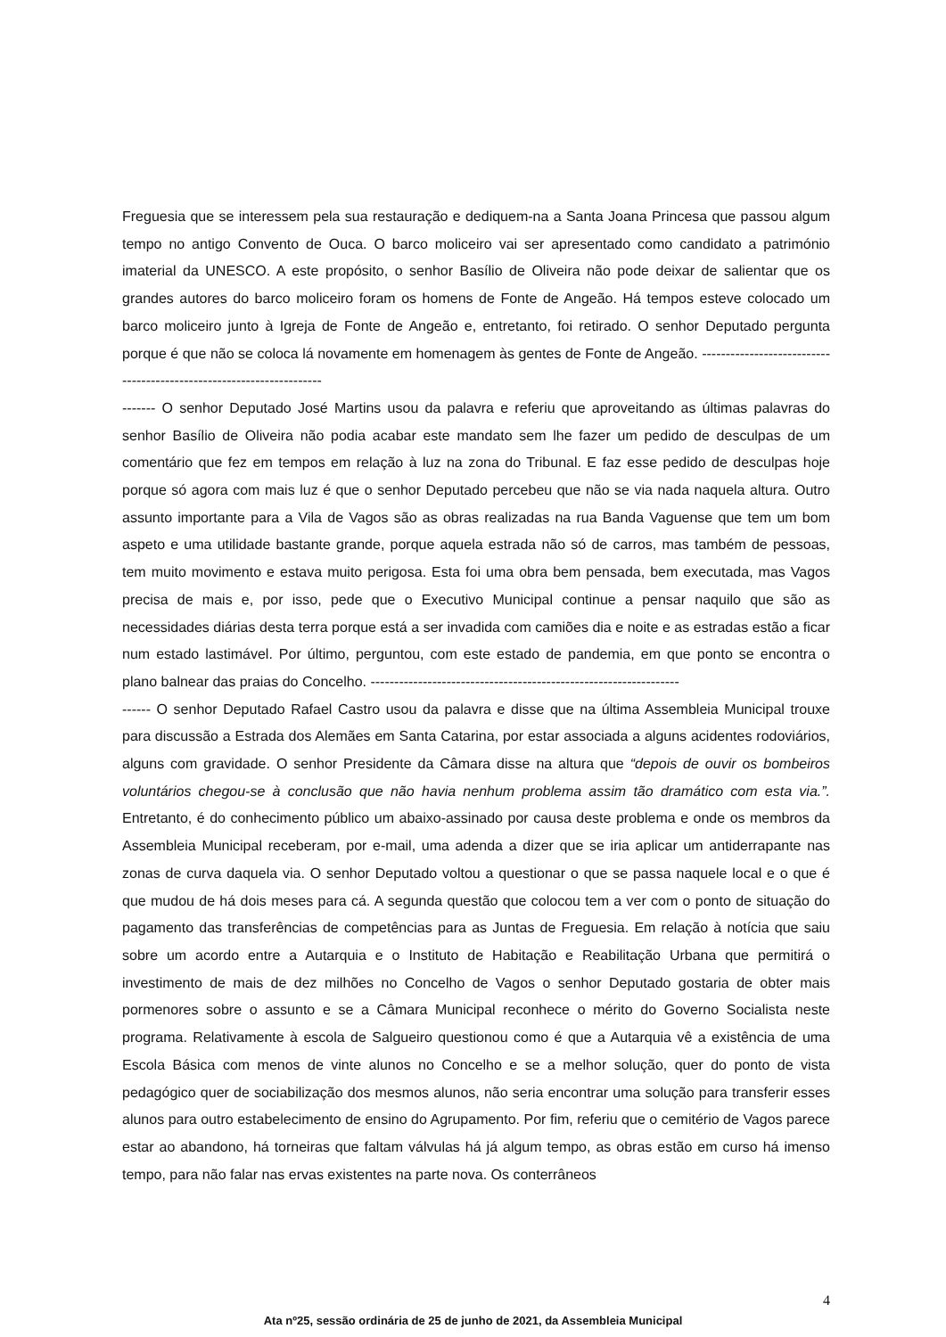Freguesia que se interessem pela sua restauração e dediquem-na a Santa Joana Princesa que passou algum tempo no antigo Convento de Ouca. O barco moliceiro vai ser apresentado como candidato a património imaterial da UNESCO. A este propósito, o senhor Basílio de Oliveira não pode deixar de salientar que os grandes autores do barco moliceiro foram os homens de Fonte de Angeão. Há tempos esteve colocado um barco moliceiro junto à Igreja de Fonte de Angeão e, entretanto, foi retirado. O senhor Deputado pergunta porque é que não se coloca lá novamente em homenagem às gentes de Fonte de Angeão. ---------------------------------------------------------------------
------- O senhor Deputado José Martins usou da palavra e referiu que aproveitando as últimas palavras do senhor Basílio de Oliveira não podia acabar este mandato sem lhe fazer um pedido de desculpas de um comentário que fez em tempos em relação à luz na zona do Tribunal. E faz esse pedido de desculpas hoje porque só agora com mais luz é que o senhor Deputado percebeu que não se via nada naquela altura. Outro assunto importante para a Vila de Vagos são as obras realizadas na rua Banda Vaguense que tem um bom aspeto e uma utilidade bastante grande, porque aquela estrada não só de carros, mas também de pessoas, tem muito movimento e estava muito perigosa. Esta foi uma obra bem pensada, bem executada, mas Vagos precisa de mais e, por isso, pede que o Executivo Municipal continue a pensar naquilo que são as necessidades diárias desta terra porque está a ser invadida com camiões dia e noite e as estradas estão a ficar num estado lastimável. Por último, perguntou, com este estado de pandemia, em que ponto se encontra o plano balnear das praias do Concelho. -----------------------------------------------------------------
------ O senhor Deputado Rafael Castro usou da palavra e disse que na última Assembleia Municipal trouxe para discussão a Estrada dos Alemães em Santa Catarina, por estar associada a alguns acidentes rodoviários, alguns com gravidade. O senhor Presidente da Câmara disse na altura que “depois de ouvir os bombeiros voluntários chegou-se à conclusão que não havia nenhum problema assim tão dramático com esta via.”. Entretanto, é do conhecimento público um abaixo-assinado por causa deste problema e onde os membros da Assembleia Municipal receberam, por e-mail, uma adenda a dizer que se iria aplicar um antiderrapante nas zonas de curva daquela via. O senhor Deputado voltou a questionar o que se passa naquele local e o que é que mudou de há dois meses para cá. A segunda questão que colocou tem a ver com o ponto de situação do pagamento das transferências de competências para as Juntas de Freguesia. Em relação à notícia que saiu sobre um acordo entre a Autarquia e o Instituto de Habitação e Reabilitação Urbana que permitirá o investimento de mais de dez milhões no Concelho de Vagos o senhor Deputado gostaria de obter mais pormenores sobre o assunto e se a Câmara Municipal reconhece o mérito do Governo Socialista neste programa. Relativamente à escola de Salgueiro questionou como é que a Autarquia vê a existência de uma Escola Básica com menos de vinte alunos no Concelho e se a melhor solução, quer do ponto de vista pedagógico quer de sociabilização dos mesmos alunos, não seria encontrar uma solução para transferir esses alunos para outro estabelecimento de ensino do Agrupamento. Por fim, referiu que o cemitério de Vagos parece estar ao abandono, há torneiras que faltam válvulas há já algum tempo, as obras estão em curso há imenso tempo, para não falar nas ervas existentes na parte nova. Os conterrâneos
4
Ata nº25, sessão ordinária de 25 de junho de 2021, da Assembleia Municipal